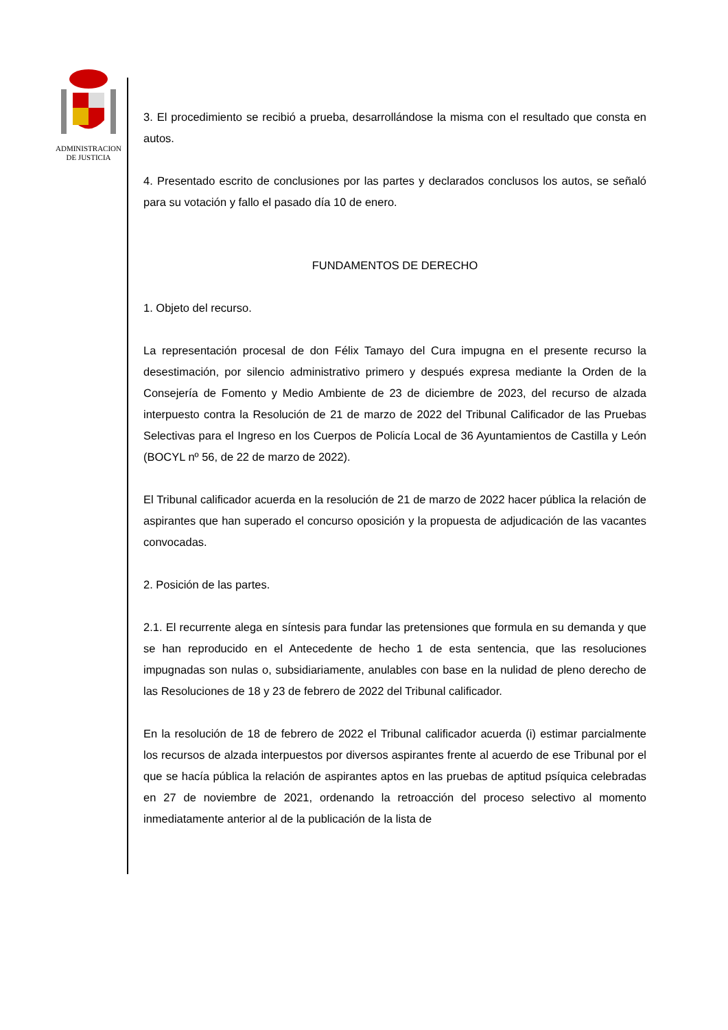ADMINISTRACION
DE JUSTICIA
3. El procedimiento se recibió a prueba, desarrollándose la misma con el resultado que consta en autos.
4. Presentado escrito de conclusiones por las partes y declarados conclusos los autos, se señaló para su votación y fallo el pasado día 10 de enero.
FUNDAMENTOS DE DERECHO
1. Objeto del recurso.
La representación procesal de don Félix Tamayo del Cura impugna en el presente recurso la desestimación, por silencio administrativo primero y después expresa mediante la Orden de la Consejería de Fomento y Medio Ambiente de 23 de diciembre de 2023, del recurso de alzada interpuesto contra la Resolución de 21 de marzo de 2022 del Tribunal Calificador de las Pruebas Selectivas para el Ingreso en los Cuerpos de Policía Local de 36 Ayuntamientos de Castilla y León (BOCYL nº 56, de 22 de marzo de 2022).
El Tribunal calificador acuerda en la resolución de 21 de marzo de 2022 hacer pública la relación de aspirantes que han superado el concurso oposición y la propuesta de adjudicación de las vacantes convocadas.
2. Posición de las partes.
2.1. El recurrente alega en síntesis para fundar las pretensiones que formula en su demanda y que se han reproducido en el Antecedente de hecho 1 de esta sentencia, que las resoluciones impugnadas son nulas o, subsidiariamente, anulables con base en la nulidad de pleno derecho de las Resoluciones de 18 y 23 de febrero de 2022 del Tribunal calificador.
En la resolución de 18 de febrero de 2022 el Tribunal calificador acuerda (i) estimar parcialmente los recursos de alzada interpuestos por diversos aspirantes frente al acuerdo de ese Tribunal por el que se hacía pública la relación de aspirantes aptos en las pruebas de aptitud psíquica celebradas en 27 de noviembre de 2021, ordenando la retroacción del proceso selectivo al momento inmediatamente anterior al de la publicación de la lista de